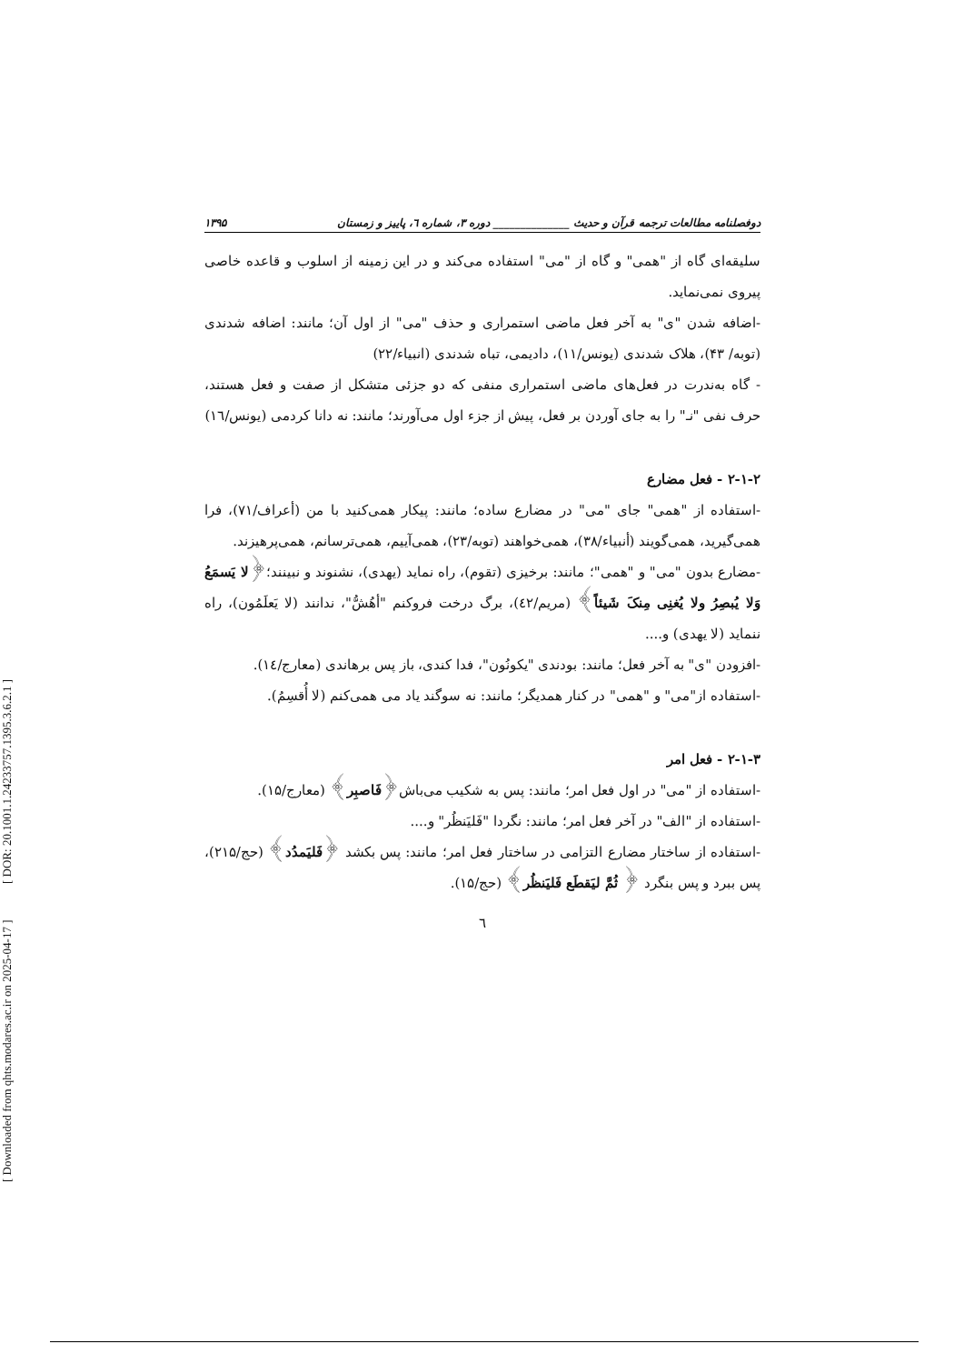[ Downloaded from qhts.modares.ac.ir on 2025-04-17 ] [ DOR: 20.1001.1.24233757.1395.3.6.2.1 ]
دوفصلنامه مطالعات ترجمه قرآن و حدیث ______________ دوره ۳، شماره ٦، پاییز و زمستان ۱۳۹۵
سلیقه‌ای گاه از "همی" و گاه از "می" استفاده می‌کند و در این زمینه از اسلوب و قاعده خاصی پیروی نمی‌نماید.
-اضافه شدن "ی" به آخر فعل ماضی استمراری و حذف "می" از اول آن؛ مانند: اضافه شدندی (توبه/ ۴۳)، هلاک شدندی (یونس/۱۱)، دادیمی، تباه شدندی (انبیاء/۲۲)
- گاه به‌ندرت در فعل‌های ماضی استمراری منفی که دو جزئی متشکل از صفت و فعل هستند، حرف نفی "نـ" را به جای آوردن بر فعل، پیش از جزء اول می‌آورند؛ مانند: نه دانا کردمی (یونس/١٦)
۲-۱-۲ - فعل مضارع
-استفاده از "همی" جای "می" در مضارع ساده؛ مانند: پیکار همی‌کنید با من (أعراف/۷۱)، فرا همی‌گیرید، همی‌گویند (أنبیاء/۳۸)، همی‌خواهند (توبه/۲۳)، همی‌آییم، همی‌ترسانم، همی‌پرهیزند.
-مضارع بدون "می" و "همی"؛ مانند: برخیزی (تقوم)، راه نماید (یهدی)، نشنوند و نبینند؛﴿لا یَسمَعُ وَلا یُبصِرُ ولا یُغنِی مِنکَ شَیئاً﴾ (مریم/٤٢)، برگ درخت فروکنم "أهُشُّ"، ندانند (لا یَعلَمُون)، راه ننماید (لا یهدی) و....
-افزودن "ی" به آخر فعل؛ مانند: بودندی "یکونُون"، فدا کندی، باز پس برهاندی (معارج/١٤).
-استفاده از"می" و "همی" در کنار همدیگر؛ مانند: نه سوگند یاد می همی‌کنم (لا أُقسِمُ).
۲-۱-۳ - فعل امر
-استفاده از "می" در اول فعل امر؛ مانند: پس به شکیب می‌باش﴿فَاصبِر﴾ (معارج/۱۵).
-استفاده از "الف" در آخر فعل امر؛ مانند: نگردا "فَلیَنظُر" و....
-استفاده از ساختار مضارع التزامی در ساختار فعل امر؛ مانند: پس بکشد ﴿فَلیَمدُد﴾ (حج/۲۱۵)، پس ببرد و پس بنگرد ﴿ ثُمَّ لیَقطَع فَلیَنظُر﴾ (حج/۱۵).
٦